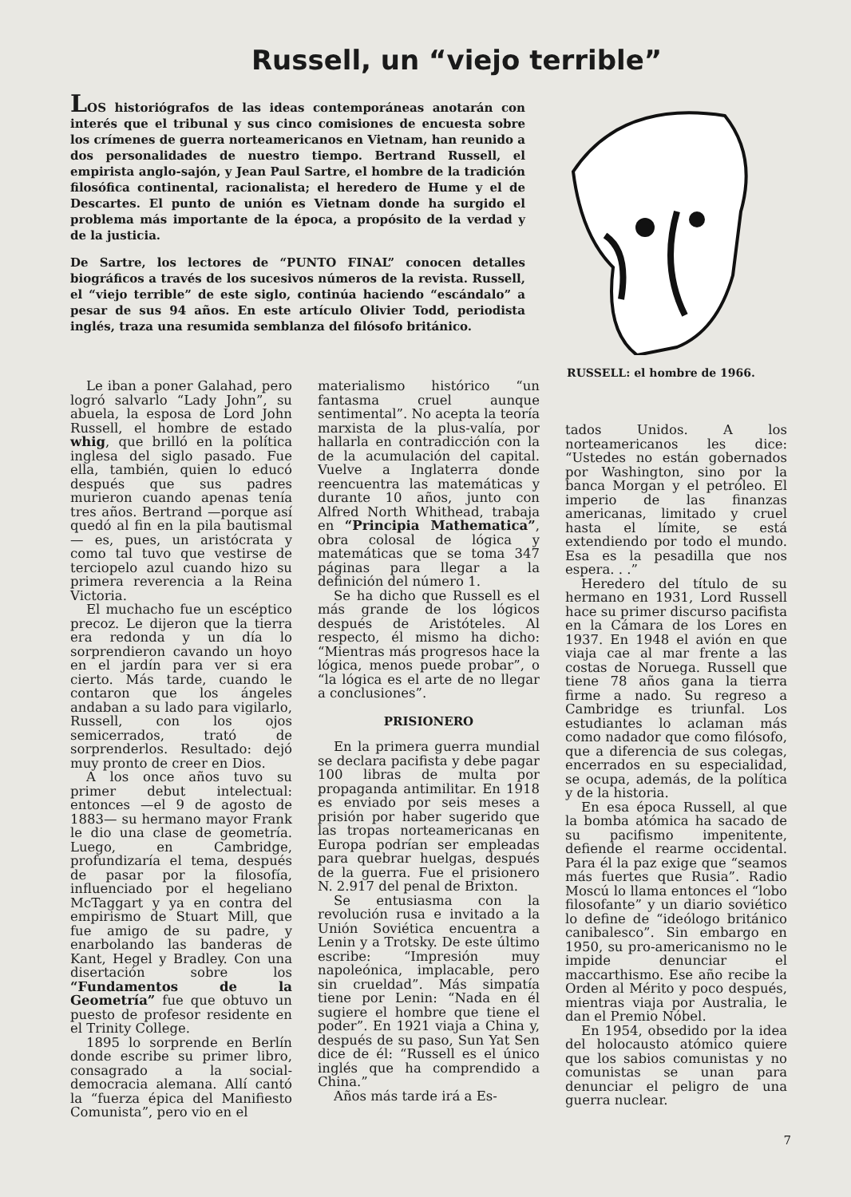Russell, un “viejo terrible”
LOS historiógrafos de las ideas contemporáneas anotarán con interés que el tribunal y sus cinco comisiones de encuesta sobre los crímenes de guerra norteamericanos en Vietnam, han reunido a dos personalidades de nuestro tiempo. Bertrand Russell, el empirista anglo-sajón, y Jean Paul Sartre, el hombre de la tradición filosófica continental, racionalista; el heredero de Hume y el de Descartes. El punto de unión es Vietnam donde ha surgido el problema más importante de la época, a propósito de la verdad y de la justicia.
De Sartre, los lectores de “PUNTO FINAL” conocen detalles biográficos a través de los sucesivos números de la revista. Russell, el “viejo terrible” de este siglo, continúa haciendo “escándalo” a pesar de sus 94 años. En este artículo Olivier Todd, periodista inglés, traza una resumida semblanza del filósofo británico.
RUSSELL: el hombre de 1966.
Le iban a poner Galahad, pero logró salvarlo “Lady John”, su abuela, la esposa de Lord John Russell, el hombre de estado whig, que brilló en la política inglesa del siglo pasado. Fue ella, también, quien lo educó después que sus padres murieron cuando apenas tenía tres años. Bertrand —porque así quedó al fin en la pila bautismal— es, pues, un aristócrata y como tal tuvo que vestirse de terciopelo azul cuando hizo su primera reverencia a la Reina Victoria.
El muchacho fue un escéptico precoz. Le dijeron que la tierra era redonda y un día lo sorprendieron cavando un hoyo en el jardín para ver si era cierto. Más tarde, cuando le contaron que los ángeles andaban a su lado para vigilarlo, Russell, con los ojos semicerrados, trató de sorprenderlos. Resultado: dejó muy pronto de creer en Dios.
A los once años tuvo su primer debut intelectual: entonces —el 9 de agosto de 1883— su hermano mayor Frank le dio una clase de geometría. Luego, en Cambridge, profundizaría el tema, después de pasar por la filosofía, influenciado por el hegeliano McTaggart y ya en contra del empirismo de Stuart Mill, que fue amigo de su padre, y enarbolando las banderas de Kant, Hegel y Bradley. Con una disertación sobre los “Fundamentos de la Geometría” fue que obtuvo un puesto de profesor residente en el Trinity College.
1895 lo sorprende en Berlín donde escribe su primer libro, consagrado a la social-democracia alemana. Allí cantó la “fuerza épica del Manifiesto Comunista”, pero vio en el
materialismo histórico “un fantasma cruel aunque sentimental”. No acepta la teoría marxista de la plus-valía, por hallarla en contradicción con la de la acumulación del capital. Vuelve a Inglaterra donde reencuentra las matemáticas y durante 10 años, junto con Alfred North Whithead, trabaja en “Principia Mathematica”, obra colosal de lógica y matemáticas que se toma 347 páginas para llegar a la definición del número 1.
Se ha dicho que Russell es el más grande de los lógicos después de Aristóteles. Al respecto, él mismo ha dicho: “Mientras más progresos hace la lógica, menos puede probar”, o “la lógica es el arte de no llegar a conclusiones”.
PRISIONERO
En la primera guerra mundial se declara pacifista y debe pagar 100 libras de multa por propaganda antimilitar. En 1918 es enviado por seis meses a prisión por haber sugerido que las tropas norteamericanas en Europa podrían ser empleadas para quebrar huelgas, después de la guerra. Fue el prisionero N. 2.917 del penal de Brixton.
Se entusiasma con la revolución rusa e invitado a la Unión Soviética encuentra a Lenin y a Trotsky. De este último escribe: “Impresión muy napoleónica, implacable, pero sin crueldad”. Más simpatía tiene por Lenin: “Nada en él sugiere el hombre que tiene el poder”. En 1921 viaja a China y, después de su paso, Sun Yat Sen dice de él: “Russell es el único inglés que ha comprendido a China.”
Años más tarde irá a Es-
tados Unidos. A los norteamericanos les dice: “Ustedes no están gobernados por Washington, sino por la banca Morgan y el petróleo. El imperio de las finanzas americanas, limitado y cruel hasta el límite, se está extendiendo por todo el mundo. Esa es la pesadilla que nos espera. . .”
Heredero del título de su hermano en 1931, Lord Russell hace su primer discurso pacifista en la Cámara de los Lores en 1937. En 1948 el avión en que viaja cae al mar frente a las costas de Noruega. Russell que tiene 78 años gana la tierra firme a nado. Su regreso a Cambridge es triunfal. Los estudiantes lo aclaman más como nadador que como filósofo, que a diferencia de sus colegas, encerrados en su especialidad, se ocupa, además, de la política y de la historia.
En esa época Russell, al que la bomba atómica ha sacado de su pacifismo impenitente, defiende el rearme occidental. Para él la paz exige que “seamos más fuertes que Rusia”. Radio Moscú lo llama entonces el “lobo filosofante” y un diario soviético lo define de “ideólogo británico canibalesco”. Sin embargo en 1950, su pro-americanismo no le impide denunciar el maccarthismo. Ese año recibe la Orden al Mérito y poco después, mientras viaja por Australia, le dan el Premio Nóbel.
En 1954, obsedido por la idea del holocausto atómico quiere que los sabios comunistas y no comunistas se unan para denunciar el peligro de una guerra nuclear.
7